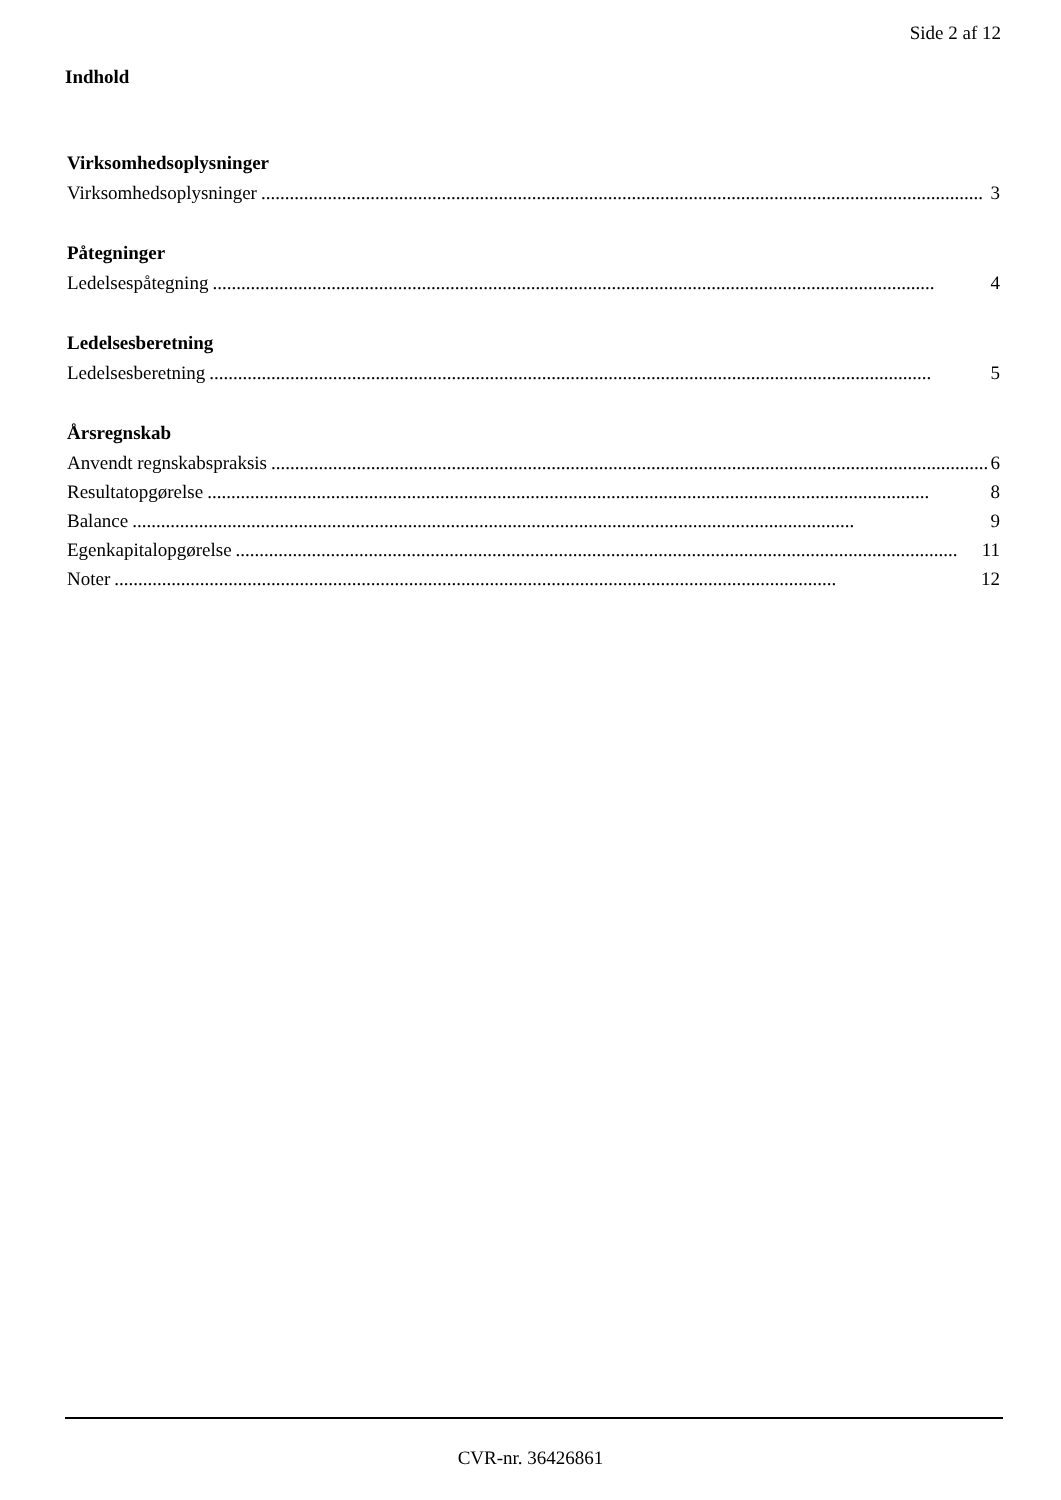Side 2 af 12
Indhold
Virksomhedsoplysninger
Virksomhedsoplysninger........................................................................................................................................................ 3
Påtegninger
Ledelsespåtegning........................................................................................................................................................ 4
Ledelsesberetning
Ledelsesberetning........................................................................................................................................................ 5
Årsregnskab
Anvendt regnskabspraksis........................................................................................................................................................ 6
Resultatopgørelse........................................................................................................................................................ 8
Balance........................................................................................................................................................ 9
Egenkapitalopgørelse........................................................................................................................................................ 11
Noter........................................................................................................................................................ 12
CVR-nr. 36426861